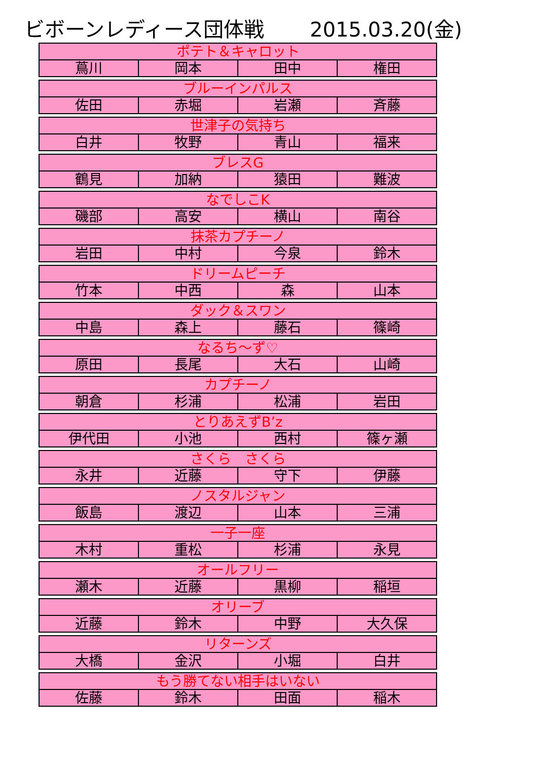ビボーンレディース団体戦 2015.03.20(金)
| ポテト＆キャロット | | | |
| 蔦川 | 岡本 | 田中 | 権田 |
| ブルーインパルス | | | |
| 佐田 | 赤堀 | 岩瀬 | 斉藤 |
| 世津子の気持ち | | | |
| 白井 | 牧野 | 青山 | 福来 |
| ブレスG | | | |
| 鶴見 | 加納 | 猿田 | 難波 |
| なでしこK | | | |
| 磯部 | 高安 | 横山 | 南谷 |
| 抹茶カプチーノ | | | |
| 岩田 | 中村 | 今泉 | 鈴木 |
| ドリームピーチ | | | |
| 竹本 | 中西 | 森 | 山本 |
| ダック＆スワン | | | |
| 中島 | 森上 | 藤石 | 篠崎 |
| なるち～ず♡ | | | |
| 原田 | 長尾 | 大石 | 山崎 |
| カプチーノ | | | |
| 朝倉 | 杉浦 | 松浦 | 岩田 |
| とりあえずB’z | | | |
| 伊代田 | 小池 | 西村 | 篠ヶ瀬 |
| さくら さくら | | | |
| 永井 | 近藤 | 守下 | 伊藤 |
| ノスタルジャン | | | |
| 飯島 | 渡辺 | 山本 | 三浦 |
| 一子一座 | | | |
| 木村 | 重松 | 杉浦 | 永見 |
| オールフリー | | | |
| 瀬木 | 近藤 | 黒柳 | 稲垣 |
| オリーブ | | | |
| 近藤 | 鈴木 | 中野 | 大久保 |
| リターンズ | | | |
| 大橋 | 金沢 | 小堀 | 白井 |
| もう勝てない相手はいない | | | |
| 佐藤 | 鈴木 | 田面 | 稲木 |